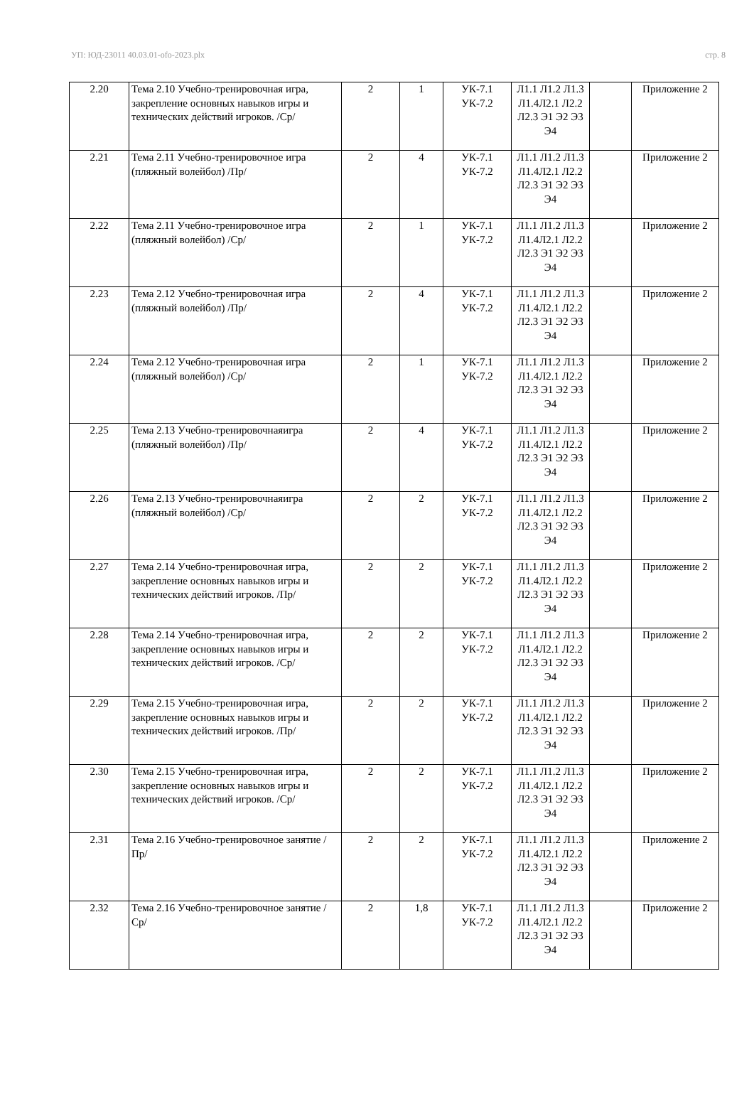УП: ЮД-23011 40.03.01-ofo-2023.plx стр. 8
| 2.20 | Тема 2.10 Учебно-тренировочная игра, закрепление основных навыков игры и технических действий игроков. /Ср/ | 2 | 1 | УК-7.1 УК-7.2 | Л1.1 Л1.2 Л1.3 Л1.4Л2.1 Л2.2 Л2.3 Э1 Э2 Э3 Э4 | | Приложение 2 |
| 2.21 | Тема 2.11 Учебно-тренировочное игра (пляжный волейбол) /Пр/ | 2 | 4 | УК-7.1 УК-7.2 | Л1.1 Л1.2 Л1.3 Л1.4Л2.1 Л2.2 Л2.3 Э1 Э2 Э3 Э4 | | Приложение 2 |
| 2.22 | Тема 2.11 Учебно-тренировочное игра (пляжный волейбол) /Ср/ | 2 | 1 | УК-7.1 УК-7.2 | Л1.1 Л1.2 Л1.3 Л1.4Л2.1 Л2.2 Л2.3 Э1 Э2 Э3 Э4 | | Приложение 2 |
| 2.23 | Тема 2.12 Учебно-тренировочная игра (пляжный волейбол) /Пр/ | 2 | 4 | УК-7.1 УК-7.2 | Л1.1 Л1.2 Л1.3 Л1.4Л2.1 Л2.2 Л2.3 Э1 Э2 Э3 Э4 | | Приложение 2 |
| 2.24 | Тема 2.12 Учебно-тренировочная игра (пляжный волейбол) /Ср/ | 2 | 1 | УК-7.1 УК-7.2 | Л1.1 Л1.2 Л1.3 Л1.4Л2.1 Л2.2 Л2.3 Э1 Э2 Э3 Э4 | | Приложение 2 |
| 2.25 | Тема 2.13 Учебно-тренировочнаяигра (пляжный волейбол) /Пр/ | 2 | 4 | УК-7.1 УК-7.2 | Л1.1 Л1.2 Л1.3 Л1.4Л2.1 Л2.2 Л2.3 Э1 Э2 Э3 Э4 | | Приложение 2 |
| 2.26 | Тема 2.13 Учебно-тренировочнаяигра (пляжный волейбол) /Ср/ | 2 | 2 | УК-7.1 УК-7.2 | Л1.1 Л1.2 Л1.3 Л1.4Л2.1 Л2.2 Л2.3 Э1 Э2 Э3 Э4 | | Приложение 2 |
| 2.27 | Тема 2.14 Учебно-тренировочная игра, закрепление основных навыков игры и технических действий игроков. /Пр/ | 2 | 2 | УК-7.1 УК-7.2 | Л1.1 Л1.2 Л1.3 Л1.4Л2.1 Л2.2 Л2.3 Э1 Э2 Э3 Э4 | | Приложение 2 |
| 2.28 | Тема 2.14 Учебно-тренировочная игра, закрепление основных навыков игры и технических действий игроков. /Ср/ | 2 | 2 | УК-7.1 УК-7.2 | Л1.1 Л1.2 Л1.3 Л1.4Л2.1 Л2.2 Л2.3 Э1 Э2 Э3 Э4 | | Приложение 2 |
| 2.29 | Тема 2.15 Учебно-тренировочная игра, закрепление основных навыков игры и технических действий игроков. /Пр/ | 2 | 2 | УК-7.1 УК-7.2 | Л1.1 Л1.2 Л1.3 Л1.4Л2.1 Л2.2 Л2.3 Э1 Э2 Э3 Э4 | | Приложение 2 |
| 2.30 | Тема 2.15 Учебно-тренировочная игра, закрепление основных навыков игры и технических действий игроков. /Ср/ | 2 | 2 | УК-7.1 УК-7.2 | Л1.1 Л1.2 Л1.3 Л1.4Л2.1 Л2.2 Л2.3 Э1 Э2 Э3 Э4 | | Приложение 2 |
| 2.31 | Тема 2.16 Учебно-тренировочное занятие /Пр/ | 2 | 2 | УК-7.1 УК-7.2 | Л1.1 Л1.2 Л1.3 Л1.4Л2.1 Л2.2 Л2.3 Э1 Э2 Э3 Э4 | | Приложение 2 |
| 2.32 | Тема 2.16 Учебно-тренировочное занятие /Ср/ | 2 | 1,8 | УК-7.1 УК-7.2 | Л1.1 Л1.2 Л1.3 Л1.4Л2.1 Л2.2 Л2.3 Э1 Э2 Э3 Э4 | | Приложение 2 |